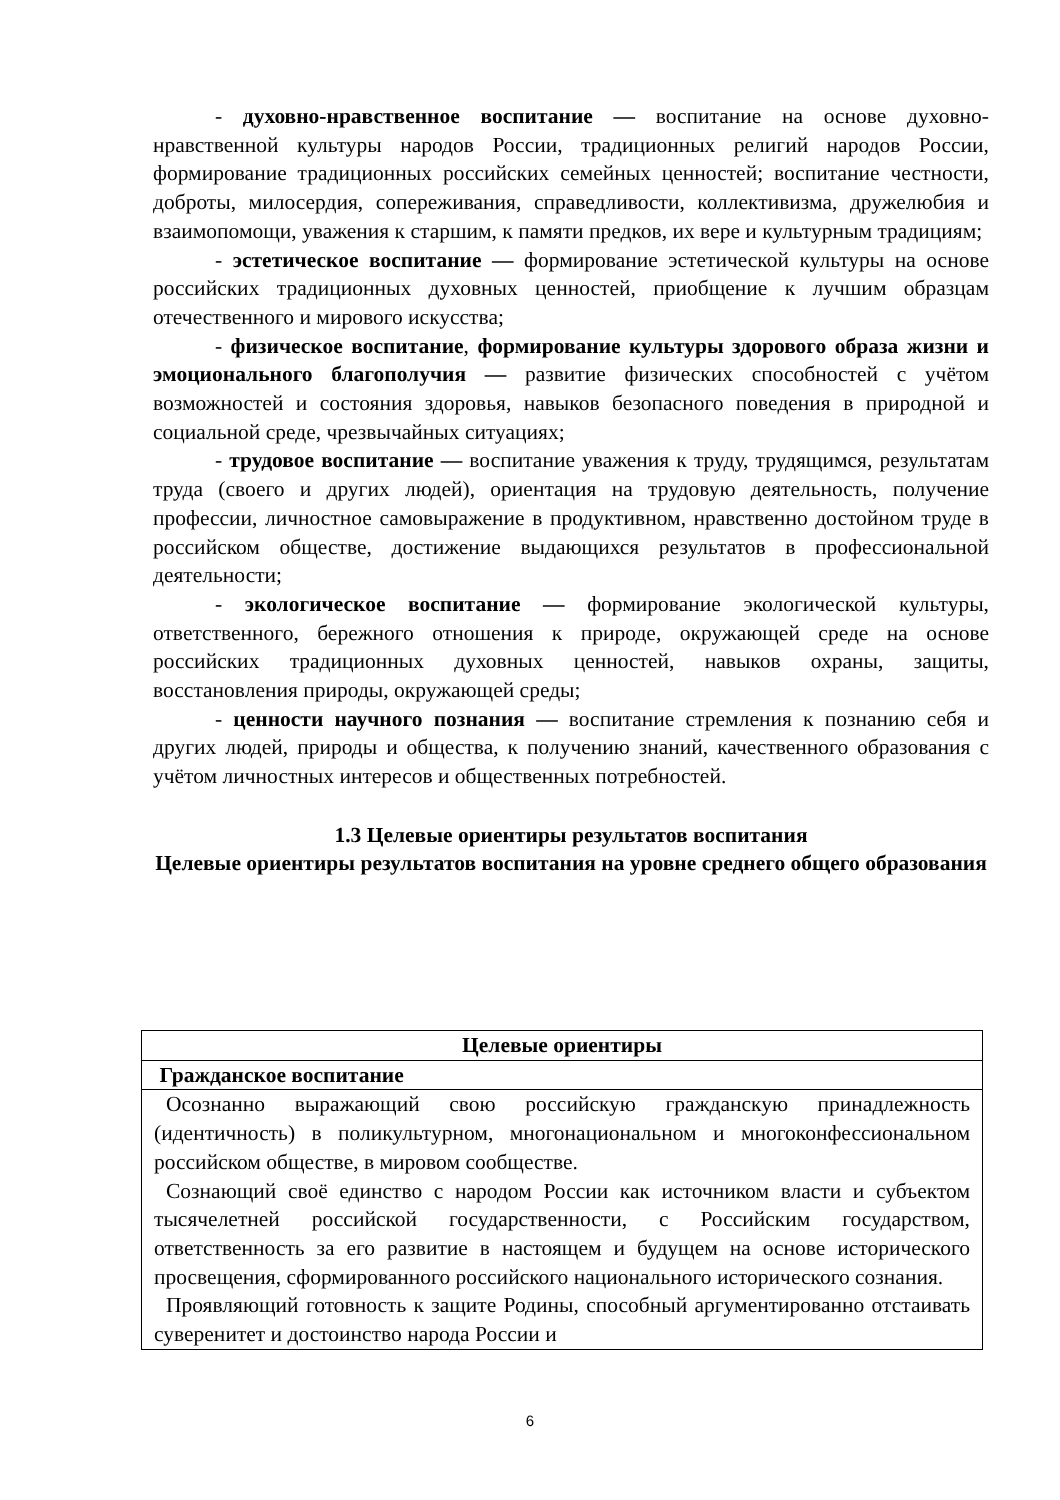- духовно-нравственное воспитание — воспитание на основе духовно-нравственной культуры народов России, традиционных религий народов России, формирование традиционных российских семейных ценностей; воспитание честности, доброты, милосердия, сопереживания, справедливости, коллективизма, дружелюбия и взаимопомощи, уважения к старшим, к памяти предков, их вере и культурным традициям;
- эстетическое воспитание — формирование эстетической культуры на основе российских традиционных духовных ценностей, приобщение к лучшим образцам отечественного и мирового искусства;
- физическое воспитание, формирование культуры здорового образа жизни и эмоционального благополучия — развитие физических способностей с учётом возможностей и состояния здоровья, навыков безопасного поведения в природной и социальной среде, чрезвычайных ситуациях;
- трудовое воспитание — воспитание уважения к труду, трудящимся, результатам труда (своего и других людей), ориентация на трудовую деятельность, получение профессии, личностное самовыражение в продуктивном, нравственно достойном труде в российском обществе, достижение выдающихся результатов в профессиональной деятельности;
- экологическое воспитание — формирование экологической культуры, ответственного, бережного отношения к природе, окружающей среде на основе российских традиционных духовных ценностей, навыков охраны, защиты, восстановления природы, окружающей среды;
- ценности научного познания — воспитание стремления к познанию себя и других людей, природы и общества, к получению знаний, качественного образования с учётом личностных интересов и общественных потребностей.
1.3 Целевые ориентиры результатов воспитания
Целевые ориентиры результатов воспитания на уровне среднего общего образования
| Целевые ориентиры |
| --- |
| Гражданское воспитание |
| Осознанно выражающий свою российскую гражданскую принадлежность (идентичность) в поликультурном, многонациональном и многоконфессиональном российском обществе, в мировом сообществе. Сознающий своё единство с народом России как источником власти и субъектом тысячелетней российской государственности, с Российским государством, ответственность за его развитие в настоящем и будущем на основе исторического просвещения, сформированного российского национального исторического сознания. Проявляющий готовность к защите Родины, способный аргументированно отстаивать суверенитет и достоинство народа России и |
6